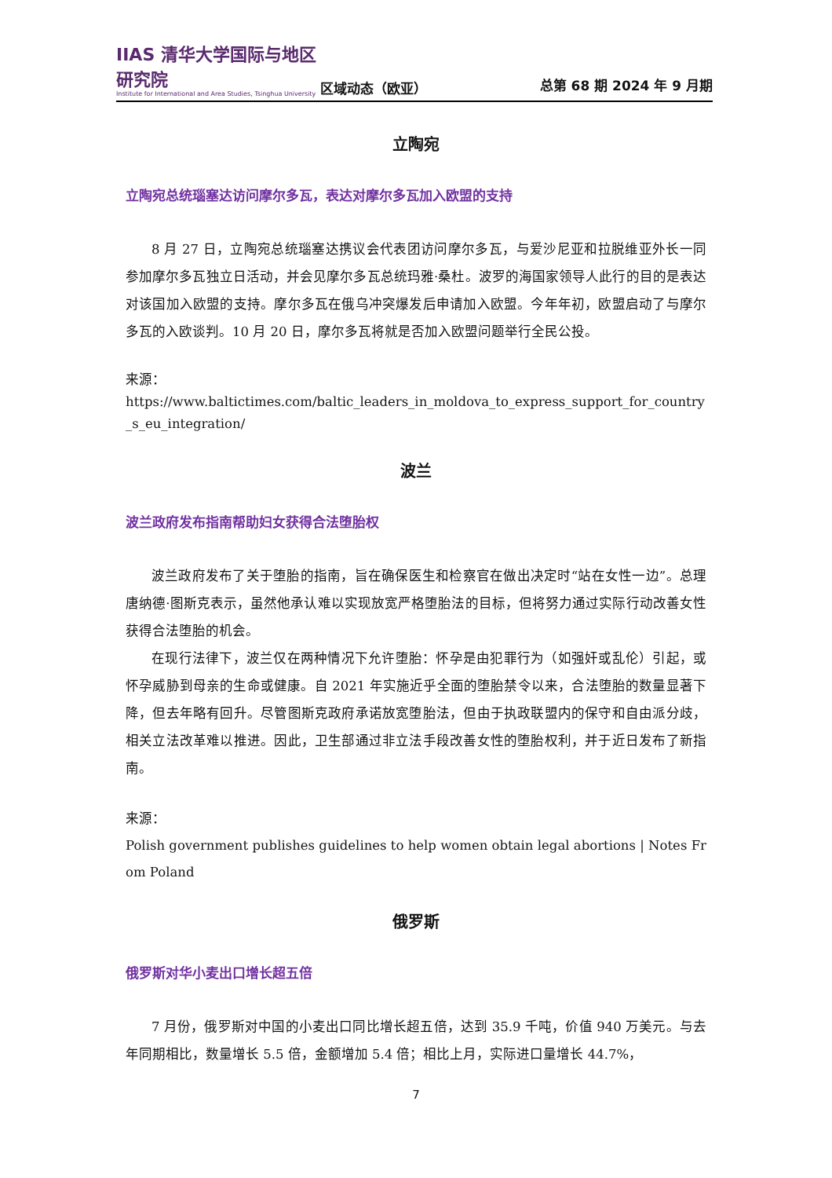IIAS 清华大学国际与地区研究院
Institute for International and Area Studies, Tsinghua University
区域动态（欧亚）
总第 68 期 2024 年 9 月期
立陶宛
立陶宛总统瑙塞达访问摩尔多瓦，表达对摩尔多瓦加入欧盟的支持
8 月 27 日，立陶宛总统瑙塞达携议会代表团访问摩尔多瓦，与爱沙尼亚和拉脱维亚外长一同参加摩尔多瓦独立日活动，并会见摩尔多瓦总统玛雅·桑杜。波罗的海国家领导人此行的目的是表达对该国加入欧盟的支持。摩尔多瓦在俄乌冲突爆发后申请加入欧盟。今年年初，欧盟启动了与摩尔多瓦的入欧谈判。10 月 20 日，摩尔多瓦将就是否加入欧盟问题举行全民公投。
来源：
https://www.baltictimes.com/baltic_leaders_in_moldova_to_express_support_for_country_s_eu_integration/
波兰
波兰政府发布指南帮助妇女获得合法堕胎权
波兰政府发布了关于堕胎的指南，旨在确保医生和检察官在做出决定时“站在女性一边”。总理唐纳德·图斯克表示，虽然他承认难以实现放宽严格堕胎法的目标，但将努力通过实际行动改善女性获得合法堕胎的机会。
在现行法律下，波兰仅在两种情况下允许堕胎：怀孕是由犯罪行为（如强奸或乱伦）引起，或怀孕威胁到母亲的生命或健康。自 2021 年实施近乎全面的堕胎禁令以来，合法堕胎的数量显著下降，但去年略有回升。尽管图斯克政府承诺放宽堕胎法，但由于执政联盟内的保守和自由派分歧，相关立法改革难以推进。因此，卫生部通过非立法手段改善女性的堕胎权利，并于近日发布了新指南。
来源：
Polish government publishes guidelines to help women obtain legal abortions | Notes From Poland
俄罗斯
俄罗斯对华小麦出口增长超五倍
7 月份，俄罗斯对中国的小麦出口同比增长超五倍，达到 35.9 千吨，价值 940 万美元。与去年同期相比，数量增长 5.5 倍，金额增加 5.4 倍；相比上月，实际进口量增长 44.7%，
7